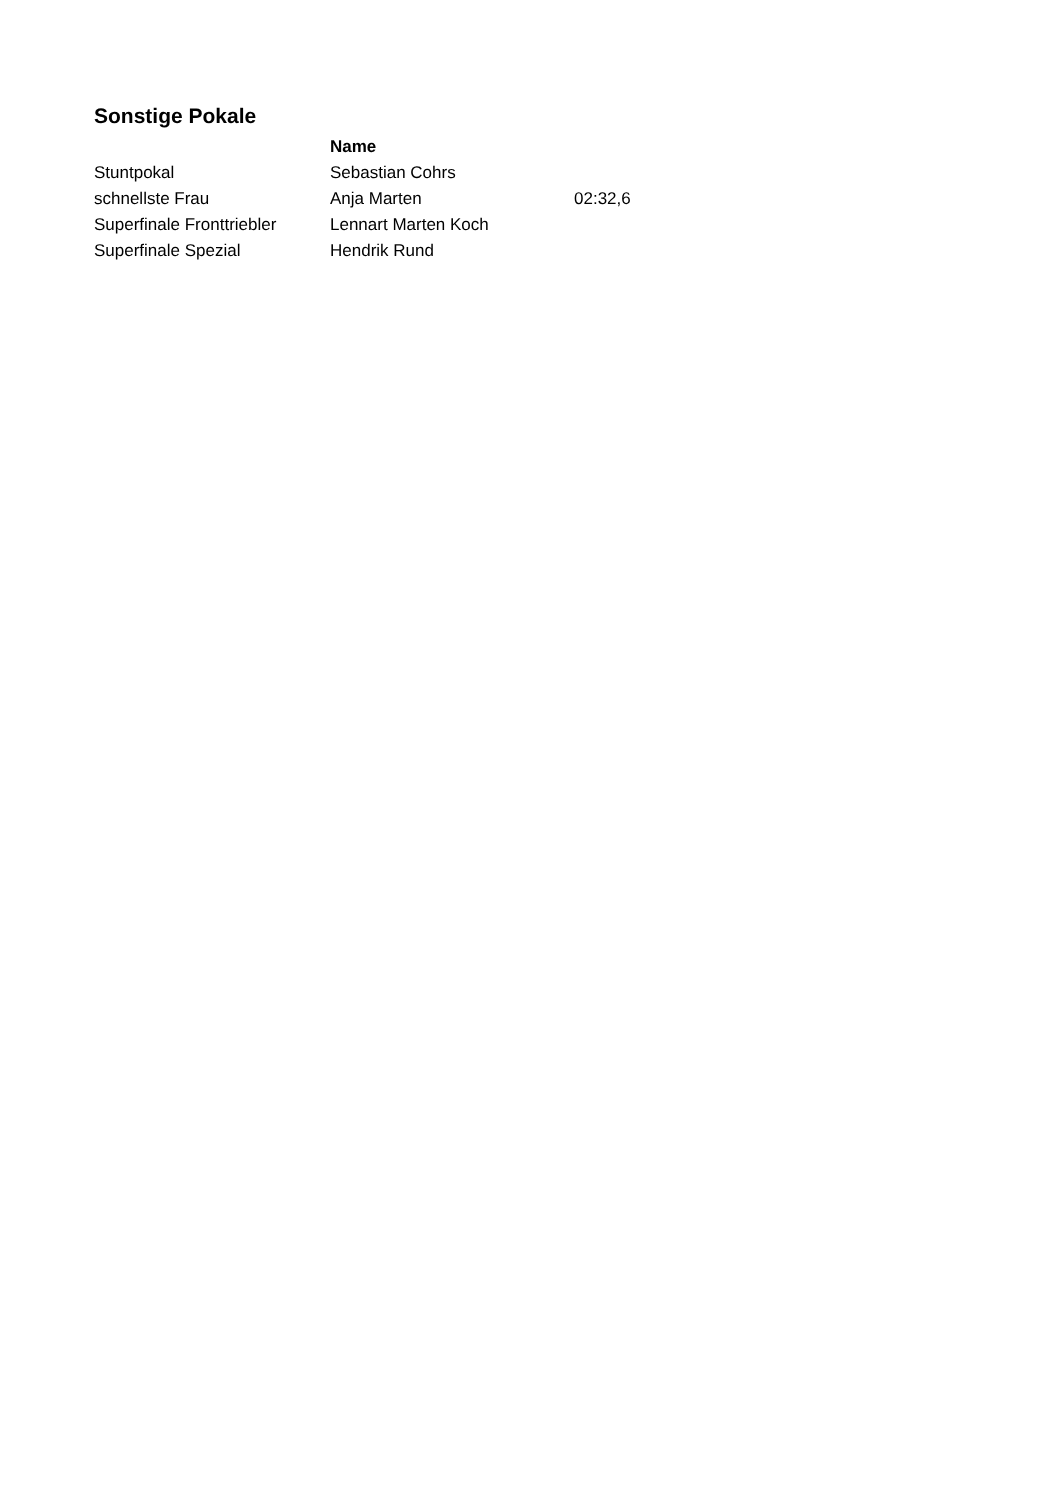Sonstige Pokale
| | Name | |
| --- | --- | --- |
| Stuntpokal | Sebastian Cohrs | |
| schnellste Frau | Anja Marten | 02:32,6 |
| Superfinale Fronttriebler | Lennart Marten Koch | |
| Superfinale Spezial | Hendrik Rund | |